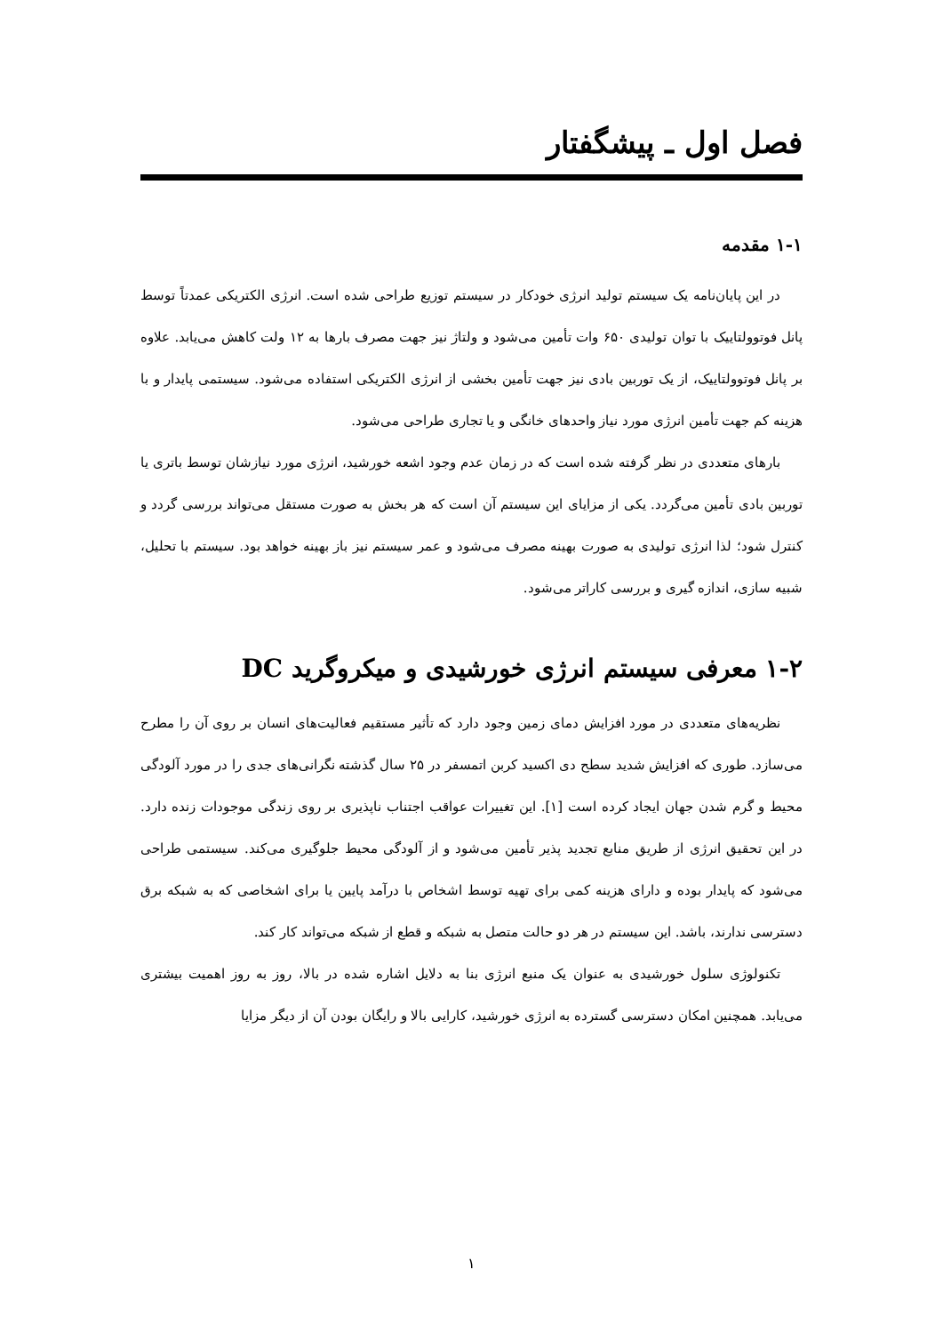فصل اول ـ پیشگفتار
۱-۱ مقدمه
در این پایان‌نامه یک سیستم تولید انرژی خودکار در سیستم توزیع طراحی شده است. انرژی الکتریکی عمدتاً توسط پانل فوتوولتاییک با توان تولیدی ۶۵۰ وات تأمین می‌شود و ولتاژ نیز جهت مصرف بارها به ۱۲ ولت کاهش می‌یابد. علاوه بر پانل فوتوولتاییک، از یک توربین بادی نیز جهت تأمین بخشی از انرژی الکتریکی استفاده می‌شود. سیستمی پایدار و با هزینه کم جهت تأمین انرژی مورد نیاز واحدهای خانگی و یا تجاری طراحی می‌شود.
بارهای متعددی در نظر گرفته شده است که در زمان عدم وجود اشعه خورشید، انرژی مورد نیازشان توسط باتری یا توربین بادی تأمین می‌گردد. یکی از مزایای این سیستم آن است که هر بخش به صورت مستقل می‌تواند بررسی گردد و کنترل شود؛ لذا انرژی تولیدی به صورت بهینه مصرف می‌شود و عمر سیستم نیز باز بهینه خواهد بود. سیستم با تحلیل، شبیه سازی، اندازه گیری و بررسی کاراتر می‌شود.
۱-۲ معرفی سیستم انرژی خورشیدی و میکروگرید DC
نظریه‌های متعددی در مورد افزایش دمای زمین وجود دارد که تأثیر مستقیم فعالیت‌های انسان بر روی آن را مطرح می‌سازد. طوری که افزایش شدید سطح دی اکسید کربن اتمسفر در ۲۵ سال گذشته نگرانی‌های جدی را در مورد آلودگی محیط و گرم شدن جهان ایجاد کرده است [۱]. این تغییرات عواقب اجتناب ناپذیری بر روی زندگی موجودات زنده دارد. در این تحقیق انرژی از طریق منابع تجدید پذیر تأمین می‌شود و از آلودگی محیط جلوگیری می‌کند. سیستمی طراحی می‌شود که پایدار بوده و دارای هزینه کمی برای تهیه توسط اشخاص با درآمد پایین یا برای اشخاصی که به شبکه برق دسترسی ندارند، باشد. این سیستم در هر دو حالت متصل به شبکه و قطع از شبکه می‌تواند کار کند.
تکنولوژی سلول خورشیدی به عنوان یک منبع انرژی بنا به دلایل اشاره شده در بالا، روز به روز اهمیت بیشتری می‌یابد. همچنین امکان دسترسی گسترده به انرژی خورشید، کارایی بالا و رایگان بودن آن از دیگر مزایا
۱